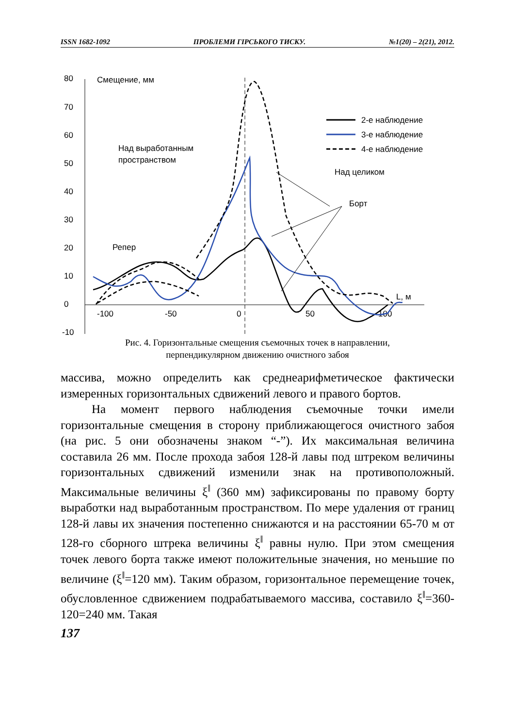ISSN 1682-1092 ПРОБЛЕМИ ГІРСЬКОГО ТИСКУ. №1(20) – 2(21), 2012.
80
70
60
50
40
30
20
10
0
-10
-100
-50
0
50
100
Смещение, мм
Над выработанным
пространством
Над целиком
Борт
Репер
L, м
2-е наблюдение
3-е наблюдение
4-е наблюдение
Рис. 4. Горизонтальные смещения съемочных точек в направлении,
перпендикулярном движению очистного забоя
массива, можно определить как среднеарифметическое фактически измеренных горизонтальных сдвижений левого и правого бортов.
На момент первого наблюдения съемочные точки имели горизонтальные смещения в сторону приближающегося очистного забоя (на рис. 5 они обозначены знаком “-”). Их максимальная величина составила 26 мм. После прохода забоя 128-й лавы под штреком величины горизонтальных сдвижений изменили знак на противоположный. Максимальные величины ξ<sup>‖</sup> (360 мм) зафиксированы по правому борту выработки над выработанным пространством. По мере удаления от границ 128-й лавы их значения постепенно снижаются и на расстоянии 65-70 м от 128-го сборного штрека величины ξ<sup>‖</sup> равны нулю. При этом смещения точек левого борта также имеют положительные значения, но меньшие по величине (ξ<sup>‖</sup>=120 мм). Таким образом, горизонтальное перемещение точек, обусловленное сдвижением подрабатываемого массива, составило ξ<sup>‖</sup>=360-120=240 мм. Такая
137